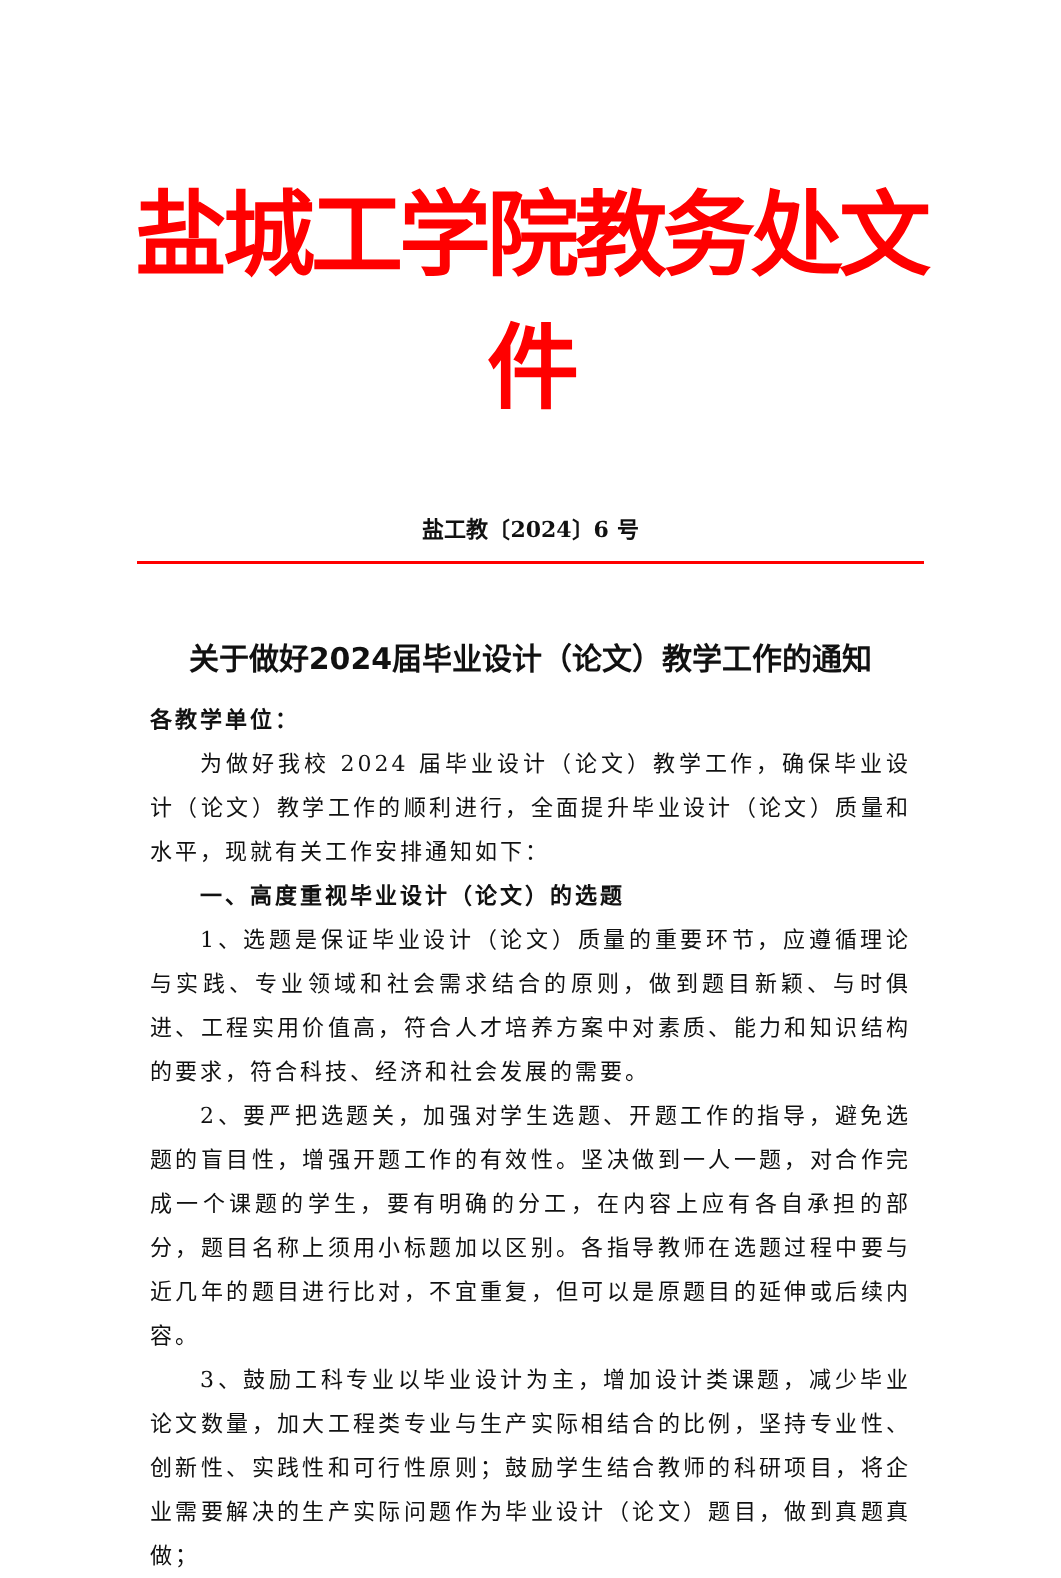盐城工学院教务处文件
盐工教〔2024〕6 号
关于做好2024届毕业设计（论文）教学工作的通知
各教学单位：
为做好我校 2024 届毕业设计（论文）教学工作，确保毕业设计（论文）教学工作的顺利进行，全面提升毕业设计（论文）质量和水平，现就有关工作安排通知如下：
一、高度重视毕业设计（论文）的选题
1、选题是保证毕业设计（论文）质量的重要环节，应遵循理论与实践、专业领域和社会需求结合的原则，做到题目新颖、与时俱进、工程实用价值高，符合人才培养方案中对素质、能力和知识结构的要求，符合科技、经济和社会发展的需要。
2、要严把选题关，加强对学生选题、开题工作的指导，避免选题的盲目性，增强开题工作的有效性。坚决做到一人一题，对合作完成一个课题的学生，要有明确的分工，在内容上应有各自承担的部分，题目名称上须用小标题加以区别。各指导教师在选题过程中要与近几年的题目进行比对，不宜重复，但可以是原题目的延伸或后续内容。
3、鼓励工科专业以毕业设计为主，增加设计类课题，减少毕业论文数量，加大工程类专业与生产实际相结合的比例，坚持专业性、创新性、实践性和可行性原则；鼓励学生结合教师的科研项目，将企业需要解决的生产实际问题作为毕业设计（论文）题目，做到真题真做；